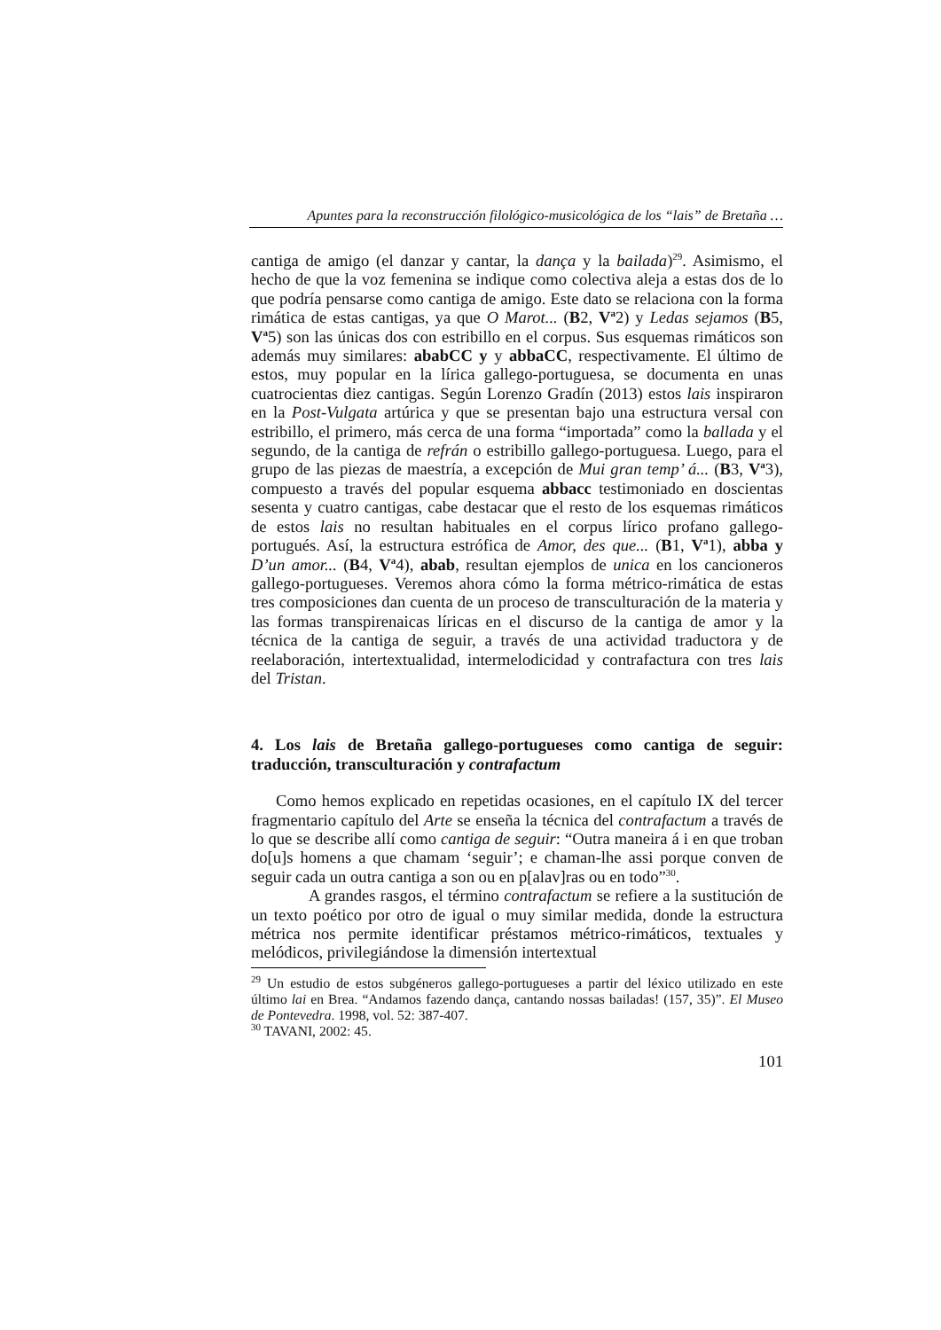Apuntes para la reconstrucción filológico-musicológica de los “lais” de Bretaña …
cantiga de amigo (el danzar y cantar, la dança y la bailada)<sup>29</sup>. Asimismo, el hecho de que la voz femenina se indique como colectiva aleja a estas dos de lo que podría pensarse como cantiga de amigo. Este dato se relaciona con la forma rimática de estas cantigas, ya que O Marot... (B2, V<sup>a</sup>2) y Ledas sejamos (B5, V<sup>a</sup>5) son las únicas dos con estribillo en el corpus. Sus esquemas rimáticos son además muy similares: ababCC y y abbaCC, respectivamente. El último de estos, muy popular en la lírica gallego-portuguesa, se documenta en unas cuatrocientas diez cantigas. Según Lorenzo Gradín (2013) estos lais inspiraron en la Post-Vulgata artúrica y que se presentan bajo una estructura versal con estribillo, el primero, más cerca de una forma “importada” como la ballada y el segundo, de la cantiga de refrán o estribillo gallego-portuguesa. Luego, para el grupo de las piezas de maestría, a excepción de Mui gran temp’ á... (B3, V<sup>a</sup>3), compuesto a través del popular esquema abbacc testimoniado en doscientas sesenta y cuatro cantigas, cabe destacar que el resto de los esquemas rimáticos de estos lais no resultan habituales en el corpus lírico profano gallego-portugués. Así, la estructura estrófica de Amor, des que... (B1, V<sup>a</sup>1), abba y D’un amor... (B4, V<sup>a</sup>4), abab, resultan ejemplos de unica en los cancioneros gallego-portugueses. Veremos ahora cómo la forma métrico-rimática de estas tres composiciones dan cuenta de un proceso de transculturación de la materia y las formas transpirenaicas líricas en el discurso de la cantiga de amor y la técnica de la cantiga de seguir, a través de una actividad traductora y de reelaboración, intertextualidad, intermelodicidad y contrafactura con tres lais del Tristan.
4. Los lais de Bretaña gallego-portugueses como cantiga de seguir: traducción, transculturación y contrafactum
Como hemos explicado en repetidas ocasiones, en el capítulo IX del tercer fragmentario capítulo del Arte se enseña la técnica del contrafactum a través de lo que se describe allí como cantiga de seguir: “Outra maneira á i en que troban do[u]s homens a que chamam ‘seguir’; e chaman-lhe assi porque conven de seguir cada un outra cantiga a son ou en p[alav]ras ou en todo”<sup>30</sup>.
A grandes rasgos, el término contrafactum se refiere a la sustitución de un texto poético por otro de igual o muy similar medida, donde la estructura métrica nos permite identificar préstamos métrico-rimáticos, textuales y melódicos, privilegiándose la dimensión intertextual
<sup>29</sup> Un estudio de estos subgéneros gallego-portugueses a partir del léxico utilizado en este último lai en Brea. “Andamos fazendo dança, cantando nossas bailadas! (157, 35)”. El Museo de Pontevedra. 1998, vol. 52: 387-407.
<sup>30</sup> TAVANI, 2002: 45.
101